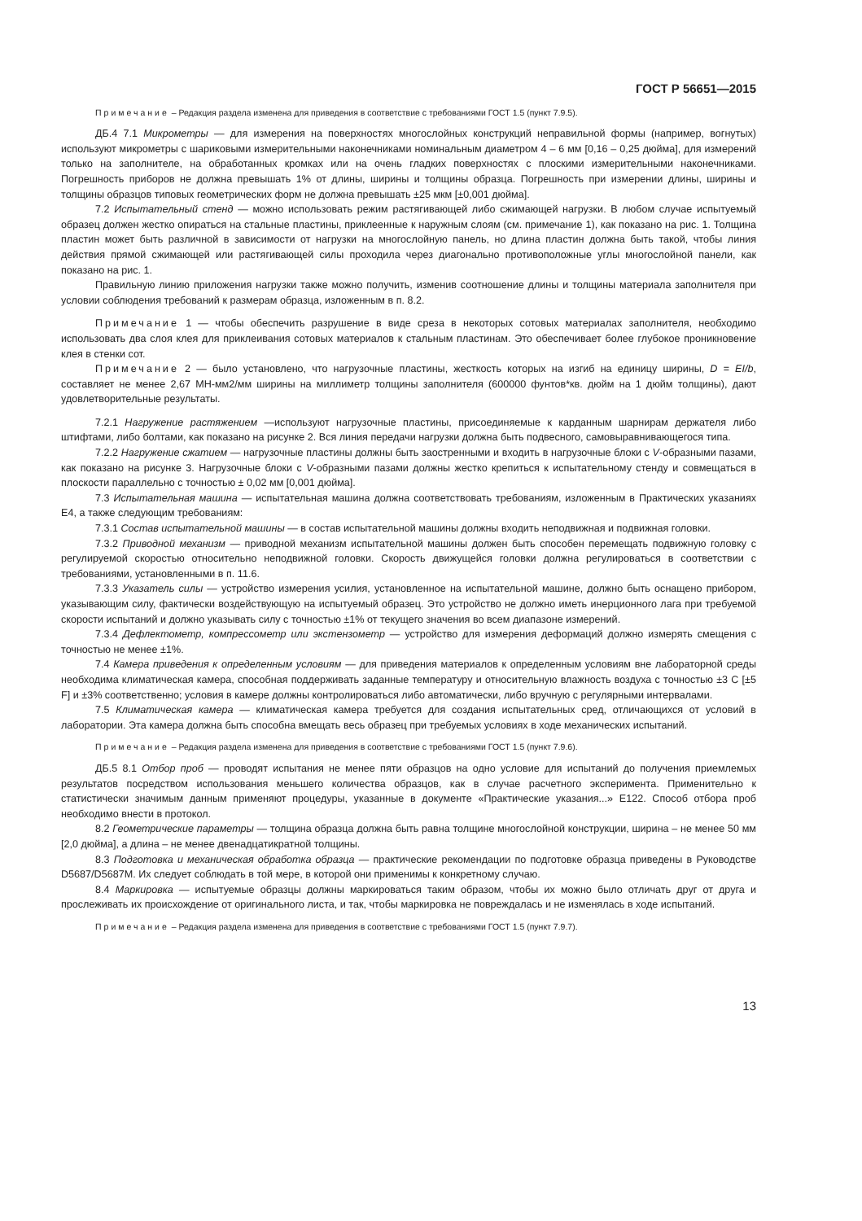ГОСТ Р 56651—2015
Примечание – Редакция раздела изменена для приведения в соответствие с требованиями ГОСТ 1.5 (пункт 7.9.5).
ДБ.4 7.1 Микрометры — для измерения на поверхностях многослойных конструкций неправильной формы (например, вогнутых) используют микрометры с шариковыми измерительными наконечниками номинальным диаметром 4 – 6 мм [0,16 – 0,25 дюйма], для измерений только на заполнителе, на обработанных кромках или на очень гладких поверхностях с плоскими измерительными наконечниками. Погрешность приборов не должна превышать 1% от длины, ширины и толщины образца. Погрешность при измерении длины, ширины и толщины образцов типовых геометрических форм не должна превышать ±25 мкм [±0,001 дюйма].
7.2 Испытательный стенд — можно использовать режим растягивающей либо сжимающей нагрузки. В любом случае испытуемый образец должен жестко опираться на стальные пластины, приклеенные к наружным слоям (см. примечание 1), как показано на рис. 1. Толщина пластин может быть различной в зависимости от нагрузки на многослойную панель, но длина пластин должна быть такой, чтобы линия действия прямой сжимающей или растягивающей силы проходила через диагонально противоположные углы многослойной панели, как показано на рис. 1.
Правильную линию приложения нагрузки также можно получить, изменив соотношение длины и толщины материала заполнителя при условии соблюдения требований к размерам образца, изложенным в п. 8.2.
Примечание 1 — чтобы обеспечить разрушение в виде среза в некоторых сотовых материалах заполнителя, необходимо использовать два слоя клея для приклеивания сотовых материалов к стальным пластинам. Это обеспечивает более глубокое проникновение клея в стенки сот.
Примечание 2 — было установлено, что нагрузочные пластины, жесткость которых на изгиб на единицу ширины, D = EI/b, составляет не менее 2,67 МН-мм2/мм ширины на миллиметр толщины заполнителя (600000 фунтов*кв. дюйм на 1 дюйм толщины), дают удовлетворительные результаты.
7.2.1 Нагружение растяжением —используют нагрузочные пластины, присоединяемые к карданным шарнирам держателя либо штифтами, либо болтами, как показано на рисунке 2. Вся линия передачи нагрузки должна быть подвесного, самовыравнивающегося типа.
7.2.2 Нагружение сжатием — нагрузочные пластины должны быть заостренными и входить в нагрузочные блоки с V-образными пазами, как показано на рисунке 3. Нагрузочные блоки с V-образными пазами должны жестко крепиться к испытательному стенду и совмещаться в плоскости параллельно с точностью ± 0,02 мм [0,001 дюйма].
7.3 Испытательная машина — испытательная машина должна соответствовать требованиям, изложенным в Практических указаниях Е4, а также следующим требованиям:
7.3.1 Состав испытательной машины — в состав испытательной машины должны входить неподвижная и подвижная головки.
7.3.2 Приводной механизм — приводной механизм испытательной машины должен быть способен перемещать подвижную головку с регулируемой скоростью относительно неподвижной головки. Скорость движущейся головки должна регулироваться в соответствии с требованиями, установленными в п. 11.6.
7.3.3 Указатель силы — устройство измерения усилия, установленное на испытательной машине, должно быть оснащено прибором, указывающим силу, фактически воздействующую на испытуемый образец. Это устройство не должно иметь инерционного лага при требуемой скорости испытаний и должно указывать силу с точностью ±1% от текущего значения во всем диапазоне измерений.
7.3.4 Дефлектометр, компрессометр или экстензометр — устройство для измерения деформаций должно измерять смещения с точностью не менее ±1%.
7.4 Камера приведения к определенным условиям — для приведения материалов к определенным условиям вне лабораторной среды необходима климатическая камера, способная поддерживать заданные температуру и относительную влажность воздуха с точностью ±3 С [±5 F] и ±3% соответственно; условия в камере должны контролироваться либо автоматически, либо вручную с регулярными интервалами.
7.5 Климатическая камера — климатическая камера требуется для создания испытательных сред, отличающихся от условий в лаборатории. Эта камера должна быть способна вмещать весь образец при требуемых условиях в ходе механических испытаний.
Примечание – Редакция раздела изменена для приведения в соответствие с требованиями ГОСТ 1.5 (пункт 7.9.6).
ДБ.5 8.1 Отбор проб — проводят испытания не менее пяти образцов на одно условие для испытаний до получения приемлемых результатов посредством использования меньшего количества образцов, как в случае расчетного эксперимента. Применительно к статистически значимым данным применяют процедуры, указанные в документе «Практические указания...» Е122. Способ отбора проб необходимо внести в протокол.
8.2 Геометрические параметры — толщина образца должна быть равна толщине многослойной конструкции, ширина – не менее 50 мм [2,0 дюйма], а длина – не менее двенадцатикратной толщины.
8.3 Подготовка и механическая обработка образца — практические рекомендации по подготовке образца приведены в Руководстве D5687/D5687M. Их следует соблюдать в той мере, в которой они применимы к конкретному случаю.
8.4 Маркировка — испытуемые образцы должны маркироваться таким образом, чтобы их можно было отличать друг от друга и прослеживать их происхождение от оригинального листа, и так, чтобы маркировка не повреждалась и не изменялась в ходе испытаний.
Примечание – Редакция раздела изменена для приведения в соответствие с требованиями ГОСТ 1.5 (пункт 7.9.7).
13